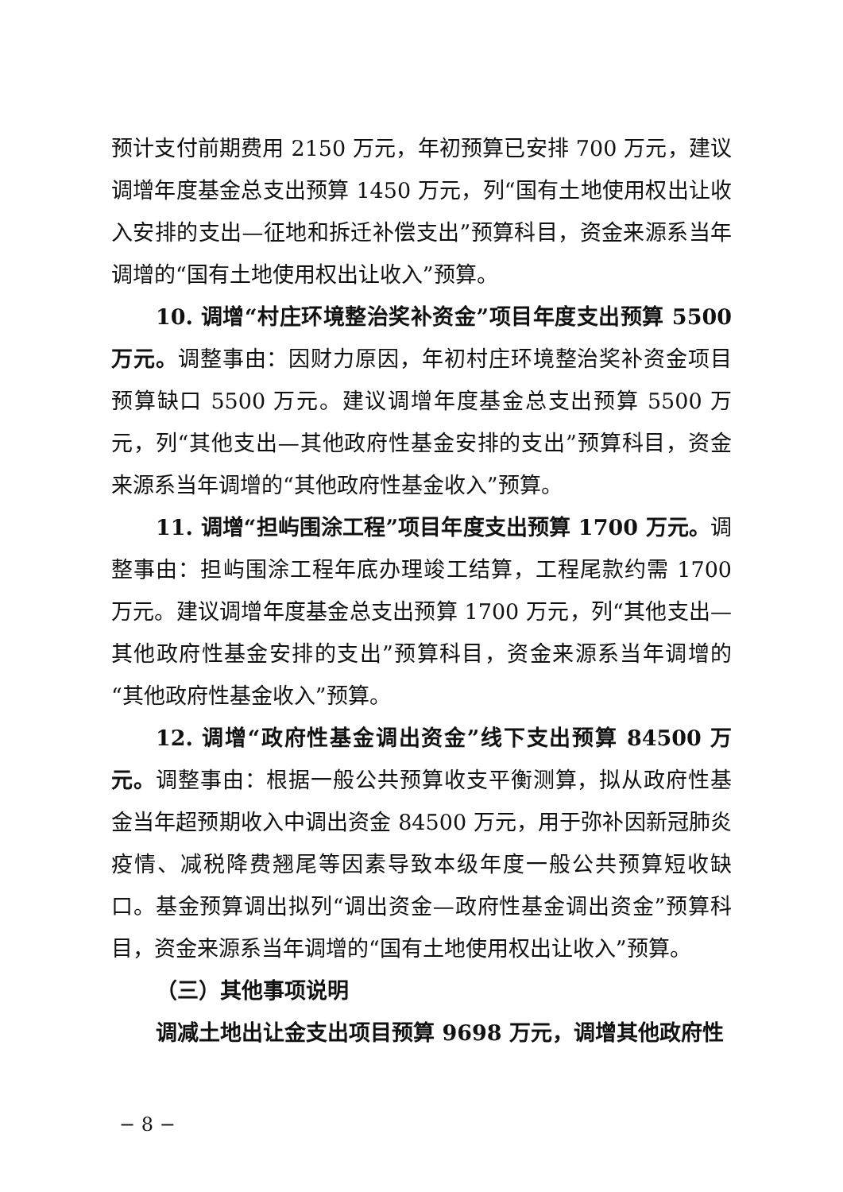预计支付前期费用 2150 万元，年初预算已安排 700 万元，建议调增年度基金总支出预算 1450 万元，列“国有土地使用权出让收入安排的支出—征地和拆迁补偿支出”预算科目，资金来源系当年调增的“国有土地使用权出让收入”预算。
10. 调增“村庄环境整治奖补资金”项目年度支出预算 5500 万元。调整事由：因财力原因，年初村庄环境整治奖补资金项目预算缺口 5500 万元。建议调增年度基金总支出预算 5500 万元，列“其他支出—其他政府性基金安排的支出”预算科目，资金来源系当年调增的“其他政府性基金收入”预算。
11. 调增“担屿围涂工程”项目年度支出预算 1700 万元。调整事由：担屿围涂工程年底办理竣工结算，工程尾款约需 1700 万元。建议调增年度基金总支出预算 1700 万元，列“其他支出—其他政府性基金安排的支出”预算科目，资金来源系当年调增的“其他政府性基金收入”预算。
12. 调增“政府性基金调出资金”线下支出预算 84500 万元。调整事由：根据一般公共预算收支平衡测算，拟从政府性基金当年超预期收入中调出资金 84500 万元，用于弥补因新冠肺炎疫情、减税降费翘尾等因素导致本级年度一般公共预算短收缺口。基金预算调出拟列“调出资金—政府性基金调出资金”预算科目，资金来源系当年调增的“国有土地使用权出让收入”预算。
（三）其他事项说明
调减土地出让金支出项目预算 9698 万元，调增其他政府性
− 8 −